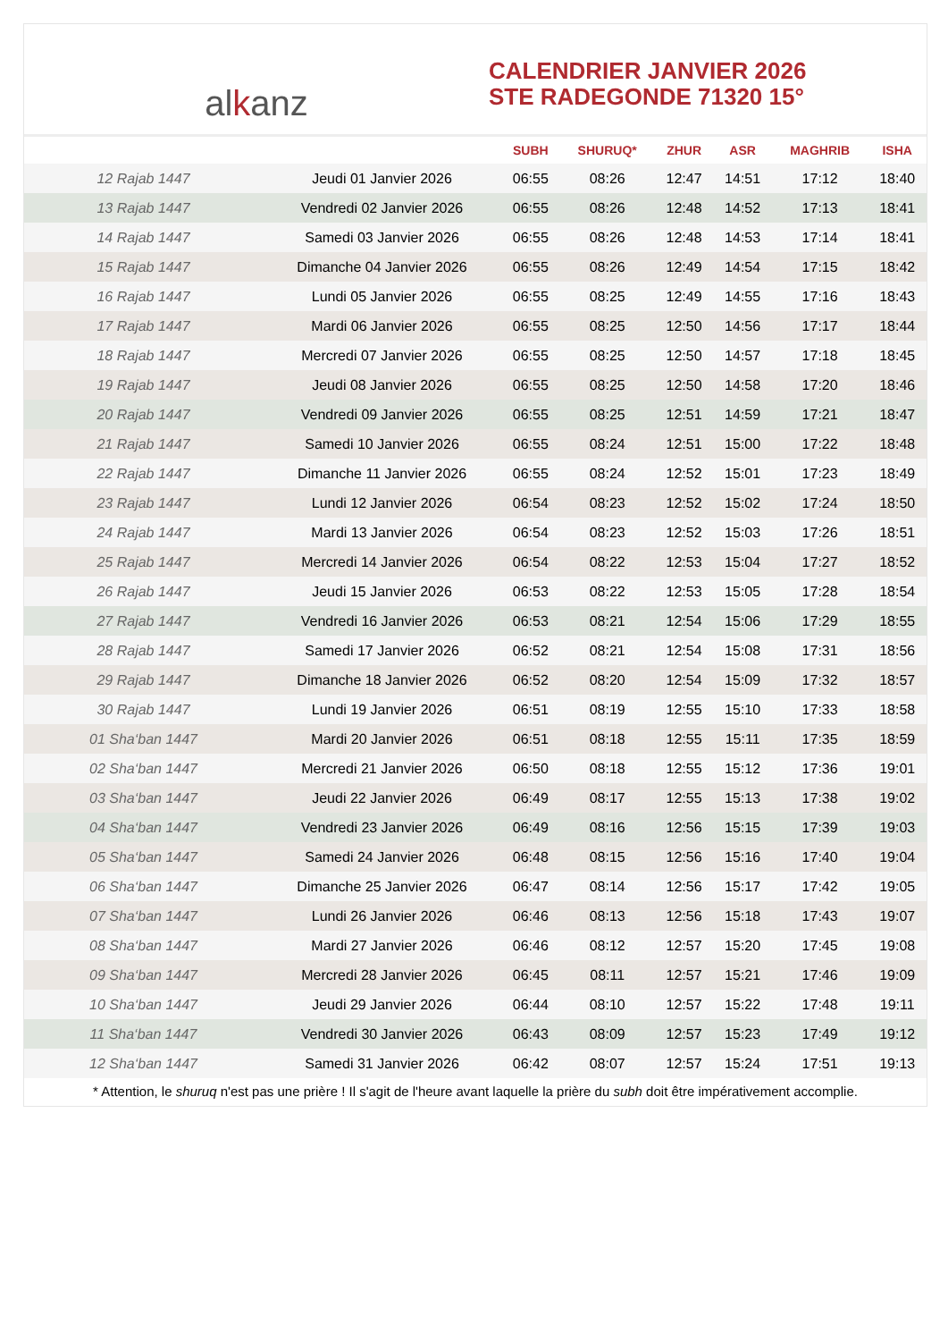al k anz
CALENDRIER JANVIER 2026
STE RADEGONDE 71320 15°
| | | SUBH | SHURUQ* | ZHUR | ASR | MAGHRIB | ISHA |
| --- | --- | --- | --- | --- | --- | --- | --- |
| 12 Rajab 1447 | Jeudi 01 Janvier 2026 | 06:55 | 08:26 | 12:47 | 14:51 | 17:12 | 18:40 |
| 13 Rajab 1447 | Vendredi 02 Janvier 2026 | 06:55 | 08:26 | 12:48 | 14:52 | 17:13 | 18:41 |
| 14 Rajab 1447 | Samedi 03 Janvier 2026 | 06:55 | 08:26 | 12:48 | 14:53 | 17:14 | 18:41 |
| 15 Rajab 1447 | Dimanche 04 Janvier 2026 | 06:55 | 08:26 | 12:49 | 14:54 | 17:15 | 18:42 |
| 16 Rajab 1447 | Lundi 05 Janvier 2026 | 06:55 | 08:25 | 12:49 | 14:55 | 17:16 | 18:43 |
| 17 Rajab 1447 | Mardi 06 Janvier 2026 | 06:55 | 08:25 | 12:50 | 14:56 | 17:17 | 18:44 |
| 18 Rajab 1447 | Mercredi 07 Janvier 2026 | 06:55 | 08:25 | 12:50 | 14:57 | 17:18 | 18:45 |
| 19 Rajab 1447 | Jeudi 08 Janvier 2026 | 06:55 | 08:25 | 12:50 | 14:58 | 17:20 | 18:46 |
| 20 Rajab 1447 | Vendredi 09 Janvier 2026 | 06:55 | 08:25 | 12:51 | 14:59 | 17:21 | 18:47 |
| 21 Rajab 1447 | Samedi 10 Janvier 2026 | 06:55 | 08:24 | 12:51 | 15:00 | 17:22 | 18:48 |
| 22 Rajab 1447 | Dimanche 11 Janvier 2026 | 06:55 | 08:24 | 12:52 | 15:01 | 17:23 | 18:49 |
| 23 Rajab 1447 | Lundi 12 Janvier 2026 | 06:54 | 08:23 | 12:52 | 15:02 | 17:24 | 18:50 |
| 24 Rajab 1447 | Mardi 13 Janvier 2026 | 06:54 | 08:23 | 12:52 | 15:03 | 17:26 | 18:51 |
| 25 Rajab 1447 | Mercredi 14 Janvier 2026 | 06:54 | 08:22 | 12:53 | 15:04 | 17:27 | 18:52 |
| 26 Rajab 1447 | Jeudi 15 Janvier 2026 | 06:53 | 08:22 | 12:53 | 15:05 | 17:28 | 18:54 |
| 27 Rajab 1447 | Vendredi 16 Janvier 2026 | 06:53 | 08:21 | 12:54 | 15:06 | 17:29 | 18:55 |
| 28 Rajab 1447 | Samedi 17 Janvier 2026 | 06:52 | 08:21 | 12:54 | 15:08 | 17:31 | 18:56 |
| 29 Rajab 1447 | Dimanche 18 Janvier 2026 | 06:52 | 08:20 | 12:54 | 15:09 | 17:32 | 18:57 |
| 30 Rajab 1447 | Lundi 19 Janvier 2026 | 06:51 | 08:19 | 12:55 | 15:10 | 17:33 | 18:58 |
| 01 Sha‘ban 1447 | Mardi 20 Janvier 2026 | 06:51 | 08:18 | 12:55 | 15:11 | 17:35 | 18:59 |
| 02 Sha‘ban 1447 | Mercredi 21 Janvier 2026 | 06:50 | 08:18 | 12:55 | 15:12 | 17:36 | 19:01 |
| 03 Sha‘ban 1447 | Jeudi 22 Janvier 2026 | 06:49 | 08:17 | 12:55 | 15:13 | 17:38 | 19:02 |
| 04 Sha‘ban 1447 | Vendredi 23 Janvier 2026 | 06:49 | 08:16 | 12:56 | 15:15 | 17:39 | 19:03 |
| 05 Sha‘ban 1447 | Samedi 24 Janvier 2026 | 06:48 | 08:15 | 12:56 | 15:16 | 17:40 | 19:04 |
| 06 Sha‘ban 1447 | Dimanche 25 Janvier 2026 | 06:47 | 08:14 | 12:56 | 15:17 | 17:42 | 19:05 |
| 07 Sha‘ban 1447 | Lundi 26 Janvier 2026 | 06:46 | 08:13 | 12:56 | 15:18 | 17:43 | 19:07 |
| 08 Sha‘ban 1447 | Mardi 27 Janvier 2026 | 06:46 | 08:12 | 12:57 | 15:20 | 17:45 | 19:08 |
| 09 Sha‘ban 1447 | Mercredi 28 Janvier 2026 | 06:45 | 08:11 | 12:57 | 15:21 | 17:46 | 19:09 |
| 10 Sha‘ban 1447 | Jeudi 29 Janvier 2026 | 06:44 | 08:10 | 12:57 | 15:22 | 17:48 | 19:11 |
| 11 Sha‘ban 1447 | Vendredi 30 Janvier 2026 | 06:43 | 08:09 | 12:57 | 15:23 | 17:49 | 19:12 |
| 12 Sha‘ban 1447 | Samedi 31 Janvier 2026 | 06:42 | 08:07 | 12:57 | 15:24 | 17:51 | 19:13 |
* Attention, le shuruq n'est pas une prière ! Il s'agit de l'heure avant laquelle la prière du subh doit être impérativement accomplie.